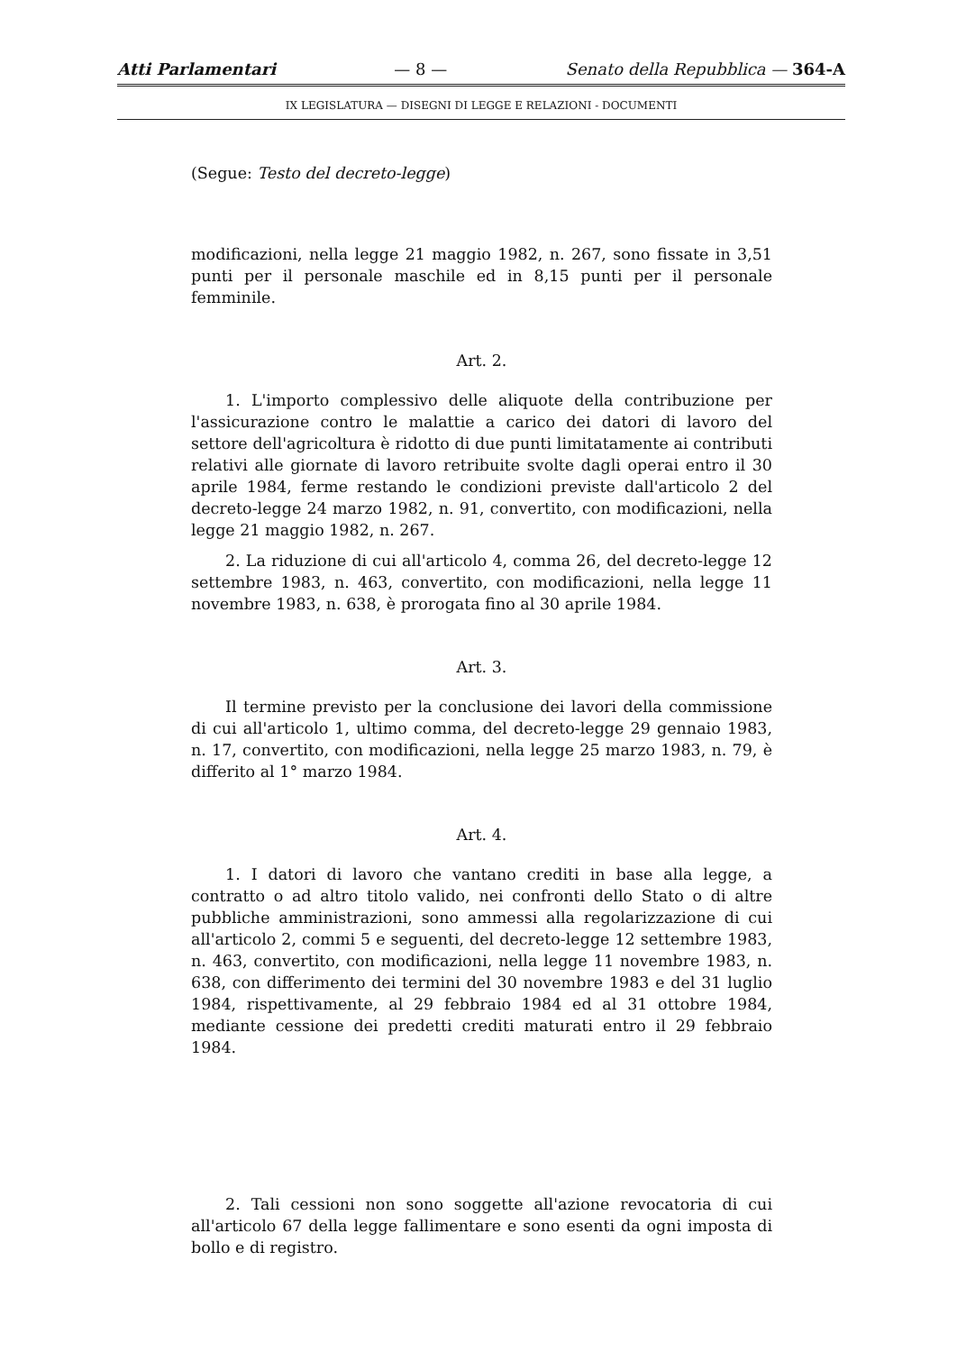Atti Parlamentari — 8 — Senato della Repubblica — 364-A
IX LEGISLATURA — DISEGNI DI LEGGE E RELAZIONI - DOCUMENTI
(Segue: Testo del decreto-legge)
modificazioni, nella legge 21 maggio 1982, n. 267, sono fissate in 3,51 punti per il personale maschile ed in 8,15 punti per il personale femminile.
Art. 2.
1. L'importo complessivo delle aliquote della contribuzione per l'assicurazione contro le malattie a carico dei datori di lavoro del settore dell'agricoltura è ridotto di due punti limitatamente ai contributi relativi alle giornate di lavoro retribuite svolte dagli operai entro il 30 aprile 1984, ferme restando le condizioni previste dall'articolo 2 del decreto-legge 24 marzo 1982, n. 91, convertito, con modificazioni, nella legge 21 maggio 1982, n. 267.
2. La riduzione di cui all'articolo 4, comma 26, del decreto-legge 12 settembre 1983, n. 463, convertito, con modificazioni, nella legge 11 novembre 1983, n. 638, è prorogata fino al 30 aprile 1984.
Art. 3.
Il termine previsto per la conclusione dei lavori della commissione di cui all'articolo 1, ultimo comma, del decreto-legge 29 gennaio 1983, n. 17, convertito, con modificazioni, nella legge 25 marzo 1983, n. 79, è differito al 1° marzo 1984.
Art. 4.
1. I datori di lavoro che vantano crediti in base alla legge, a contratto o ad altro titolo valido, nei confronti dello Stato o di altre pubbliche amministrazioni, sono ammessi alla regolarizzazione di cui all'articolo 2, commi 5 e seguenti, del decreto-legge 12 settembre 1983, n. 463, convertito, con modificazioni, nella legge 11 novembre 1983, n. 638, con differimento dei termini del 30 novembre 1983 e del 31 luglio 1984, rispettivamente, al 29 febbraio 1984 ed al 31 ottobre 1984, mediante cessione dei predetti crediti maturati entro il 29 febbraio 1984.
2. Tali cessioni non sono soggette all'azione revocatoria di cui all'articolo 67 della legge fallimentare e sono esenti da ogni imposta di bollo e di registro.